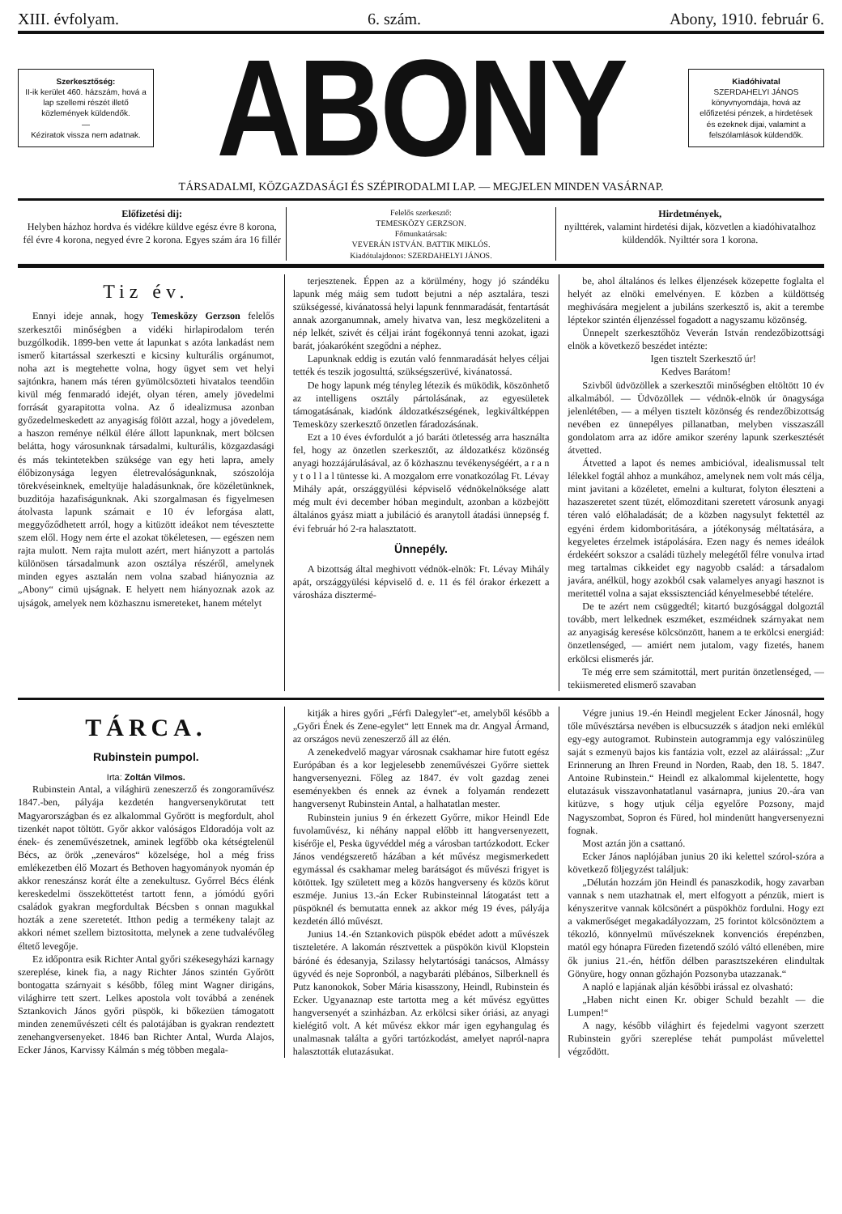XIII. évfolyam. 6. szám. Abony, 1910. február 6.
Szerkesztőség:
II-ik kerület 460. házszám, hová a lap szellemi részét illető közlemények küldendők.
—
Kéziratok vissza nem adatnak.
ABONY
Kiadóhivatal
SZERDAHELYI JÁNOS könyvnyomdája, hová az előfizetési pénzek, a hirdetések és ezeknek dijai, valamint a felszólamlások küldendők.
TÁRSADALMI, KÖZGAZDASÁGI ÉS SZÉPIRODALMI LAP. — MEGJELEN MINDEN VASÁRNAP.
Előfizetési dij:
Helyben házhoz hordva és vidékre küldve egész évre 8 korona, fél évre 4 korona, negyed évre 2 korona. Egyes szám ára 16 fillér
Felelős szerkesztő:
TEMESKÖZY GERZSON.
Főmunkatársak:
VEVERÁN ISTVÁN. BATTIK MIKLÓS.
Kiadótulajdonos: SZERDAHELYI JÁNOS.
Hirdetmények,
nyilttérek, valamint hirdetési dijak, közvetlen a kiadóhivatalhoz küldendők. Nyilttér sora 1 korona.
Tiz év.
Ennyi ideje annak, hogy Temesközy Gerzson felelős szerkesztői minőségben a vidéki hirlapirodalom terén buzgólkodik. 1899-ben vette át lapunkat s azóta lankadást nem ismerő kitartással szerkeszti e kicsiny kulturális orgánumot, noha azt is megtehette volna, hogy ügyet sem vet helyi sajtónkra, hanem más téren gyümölcsözteti hivatalos teendőin kivül még fenmaradó idejét, olyan téren, amely jövedelmi forrását gyarapitotta volna. Az ő idealizmusa azonban győzedelmeskedett az anyagiság fölött azzal, hogy a jövedelem, a haszon reménye nélkül élére állott lapunknak, mert bölcsen belátta, hogy városunknak társadalmi, kulturális, közgazdasági és más tekintetekben szüksége van egy heti lapra, amely élőbizonysága legyen életrevalóságunknak, szószolója törekvéseinknek, emeltyüje haladásunknak, őre közéletünknek, buzditója hazafiságunknak. Aki szorgalmasan és figyelmesen átolvasta lapunk számait e 10 év leforgása alatt, meggyőződhetett arról, hogy a kitüzött ideákot nem tévesztette szem elől. Hogy nem érte el azokat tökéletesen, — egészen nem rajta mulott. Nem rajta mulott azért, mert hiányzott a partolás különösen társadalmunk azon osztálya részéről, amelynek minden egyes asztalán nem volna szabad hiányoznia az „Abony“ cimü ujságnak. E helyett nem hiányoznak azok az ujságok, amelyek nem közhasznu ismereteket, hanem mételyt
terjesztenek. Éppen az a körülmény, hogy jó szándéku lapunk még máig sem tudott bejutni a nép asztalára, teszi szükségessé, kivánatossá helyi lapunk fennmaradását, fentartását annak azorganumnak, amely hivatva van, lesz megközeliteni a nép lelkét, szivét és céljai iránt fogékonnyá tenni azokat, igazi barát, jóakaróként szegődni a néphez.
Lapunknak eddig is ezután való fennmaradását helyes céljai tették és teszik jogosulttá, szükségszerüvé, kivánatossá.
De hogy lapunk még tényleg létezik és müködik, köszönhető az intelligens osztály pártolásának, az egyesületek támogatásának, kiadónk áldozatkészségének, legkiváltképpen Temesközy szerkesztő önzetlen fáradozásának.
Ezt a 10 éves évfordulót a jó baráti ötletesség arra használta fel, hogy az önzetlen szerkesztőt, az áldozatkész közönség anyagi hozzájárulásával, az ő közhasznu tevékenységéért, a r a n y t o l l a l tüntesse ki. A mozgalom erre vonatkozólag Ft. Lévay Mihály apát, országgyülési képviselő védnökelnöksége alatt még mult évi december hóban megindult, azonban a közbejött általános gyász miatt a jubiláció és aranytoll átadási ünnepség f. évi február hó 2-ra halasztatott.
Ünnepély.
A bizottság által meghivott védnök-elnök: Ft. Lévay Mihály apát, országgyülési képviselő d. e. 11 és fél órakor érkezett a városháza disztermé-
be, ahol általános és lelkes éljenzések közepette foglalta el helyét az elnöki emelvényen. E közben a küldöttség meghivására megjelent a jubiláns szerkesztő is, akit a terembe léptekor szintén éljenzéssel fogadott a nagyszamu közönség.
Ünnepelt szerkesztőhöz Veverán István rendezőbizottsági elnök a következő beszédet intézte:
Igen tisztelt Szerkesztő úr!
Kedves Barátom!
Szivből üdvözöllek a szerkesztői minőségben eltöltött 10 év alkalmából. — Üdvözöllek — védnök-elnök úr önagysága jelenlétében, — a mélyen tisztelt közönség és rendezőbizottság nevében ez ünnepélyes pillanatban, melyben visszaszáll gondolatom arra az időre amikor szerény lapunk szerkesztését átvetted.
Átvetted a lapot és nemes ambicióval, idealismussal telt lélekkel fogtál ahhoz a munkához, amelynek nem volt más célja, mint javitani a közéletet, emelni a kulturat, folyton éleszteni a hazaszeretet szent tüzét, előmozditani szeretett városunk anyagi téren való előhaladását; de a közben nagysulyt fektettél az egyéni érdem kidomboritására, a jótékonyság méltatására, a kegyeletes érzelmek istápolására. Ezen nagy és nemes ideálok érdekéért sokszor a családi tüzhely melegétől félre vonulva irtad meg tartalmas cikkeidet egy nagyobb család: a társadalom javára, anélkül, hogy azokból csak valamelyes anyagi hasznot is meritettél volna a sajat ekssisztenciád kényelmesebbé tételére.
De te azért nem csüggedtél; kitartó buzgósággal dolgoztál tovább, mert lelkednek eszméket, eszméidnek szárnyakat nem az anyagiság keresése kölcsönzött, hanem a te erkölcsi energiád: önzetlenséged, — amiért nem jutalom, vagy fizetés, hanem erkölcsi elismerés jár.
Te még erre sem számitottál, mert puritán önzetlenséged, — tekiismereted elismerő szavaban
TÁRCA.
Rubinstein pumpol.
Irta: Zoltán Vilmos.
Rubinstein Antal, a világhirü zeneszerző és zongoraművész 1847.-ben, pályája kezdetén hangversenykörutat tett Magyarországban és ez alkalommal Győrött is megfordult, ahol tizenkét napot töltött. Győr akkor valóságos Eldoradója volt az ének- és zeneművészetnek, aminek legfőbb oka kétségtelenül Bécs, az örök „zeneváros“ közelsége, hol a még friss emlékezetben élő Mozart és Bethoven hagyományok nyomán ép akkor reneszánsz korát élte a zenekultusz. Győrrel Bécs élénk kereskedelmi összeköttetést tartott fenn, a jómódú győri családok gyakran megfordultak Bécsben s onnan magukkal hozták a zene szeretetét. Itthon pedig a termékeny talajt az akkori német szellem biztositotta, melynek a zene tudvalévőleg éltető levegője.
Ez időpontra esik Richter Antal győri székesegyházi karnagy szereplése, kinek fia, a nagy Richter János szintén Győrött bontogatta szárnyait s később, főleg mint Wagner dirigáns, világhirre tett szert. Lelkes apostola volt továbbá a zenének Sztankovich János győri püspök, ki bőkezüen támogatott minden zeneművészeti célt és palotájában is gyakran rendeztett zenehangversenyeket. 1846 ban Richter Antal, Wurda Alajos, Ecker János, Karvissy Kálmán s még többen megala-
kitják a hires győri „Férfi Dalegylet“-et, amelyből később a „Győri Ének és Zene-egylet“ lett Ennek ma dr. Angyal Ármand, az országos nevü zeneszerző áll az élén.
A zenekedvelő magyar városnak csakhamar hire futott egész Európában és a kor legjelesebb zeneművészei Győrre siettek hangversenyezni. Főleg az 1847. év volt gazdag zenei eseményekben és ennek az évnek a folyamán rendezett hangversenyt Rubinstein Antal, a halhatatlan mester.
Rubinstein junius 9 én érkezett Győrre, mikor Heindl Ede fuvolaművész, ki néhány nappal előbb itt hangversenyezett, kisérője el, Peska ügyvéddel még a városban tartózkodott. Ecker János vendégszerető házában a két művész megismerkedett egymással és csakhamar meleg barátságot és művészi frigyet is kötöttek. Igy született meg a közös hangverseny és közös körut eszméje. Junius 13.-án Ecker Rubinsteinnal látogatást tett a püspöknél és bemutatta ennek az akkor még 19 éves, pályája kezdetén álló művészt.
Junius 14.-én Sztankovich püspök ebédet adott a művészek tiszteletére. A lakomán résztvettek a püspökön kivül Klopstein báróné és édesanyja, Szilassy helytartósági tanácsos, Almássy ügyvéd és neje Sopronból, a nagybaráti plébános, Silberknell és Putz kanonokok, Sober Mária kisasszony, Heindl, Rubinstein és Ecker. Ugyanaznap este tartotta meg a két művész együttes hangversenyét a szinházban. Az erkölcsi siker óriási, az anyagi kielégitő volt. A két művész ekkor már igen egyhangulag és unalmasnak találta a győri tartózkodást, amelyet napról-napra halasztották elutazásukat.
Végre junius 19.-én Heindl megjelent Ecker Jánosnál, hogy tőle művésztársa nevében is elbucsuzzék s átadjon neki emlékül egy-egy autogramot. Rubinstein autogrammja egy valószinüleg saját s ezmenyü bajos kis fantázia volt, ezzel az aláirással: „Zur Erinnerung an Ihren Freund in Norden, Raab, den 18. 5. 1847. Antoine Rubinstein.“ Heindl ez alkalommal kijelentette, hogy elutazásuk visszavonhatatlanul vasárnapra, junius 20.-ára van kitüzve, s hogy utjuk célja egyelőre Pozsony, majd Nagyszombat, Sopron és Füred, hol mindenütt hangversenyezni fognak.
Most aztán jön a csattanó.
Ecker János naplójában junius 20 iki kelettel szórol-szóra a következő följegyzést találjuk:
„Délután hozzám jön Heindl és panaszkodik, hogy zavarban vannak s nem utazhatnak el, mert elfogyott a pénzük, miert is kényszeritve vannak kölcsönért a püspökhöz fordulni. Hogy ezt a vakmerőséget megakadályozzam, 25 forintot kölcsönöztem a tékozló, könnyelmü művészeknek konvenciós érepénzben, matól egy hónapra Füreden fizetendő szóló váltó ellenében, mire ők junius 21.-én, hétfőn délben parasztszekéren elindultak Gönyüre, hogy onnan gőzhajón Pozsonyba utazzanak.“
A napló e lapjának alján későbbi irással ez olvasható:
„Haben nicht einen Kr. obiger Schuld bezahlt — die Lumpen!“
A nagy, később világhirt és fejedelmi vagyont szerzett Rubinstein győri szereplése tehát pumpolást művelettel végződött.